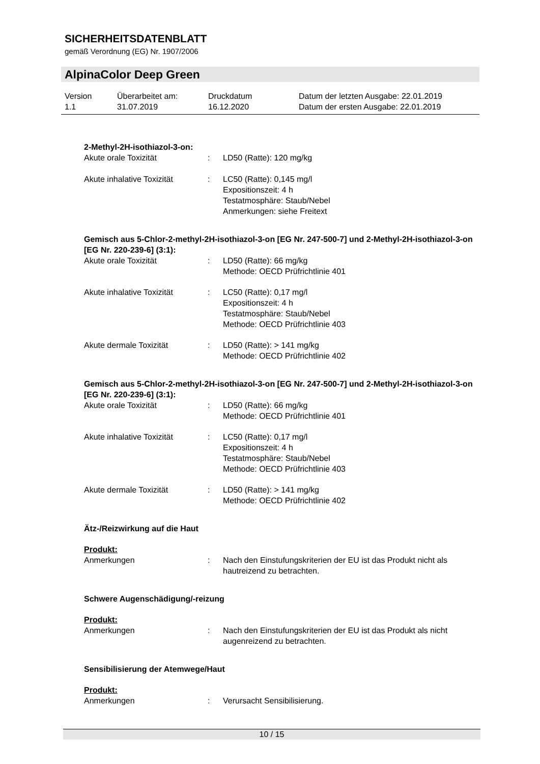SICHERHEITSDATENBLATT
gemäß Verordnung (EG) Nr. 1907/2006
AlpinaColor Deep Green
| Version 1.1 | Überarbeitet am: 31.07.2019 | Druckdatum 16.12.2020 | Datum der letzten Ausgabe: 22.01.2019 Datum der ersten Ausgabe: 22.01.2019 |
2-Methyl-2H-isothiazol-3-on:
| Akute orale Toxizität | : | LD50 (Ratte): 120 mg/kg |
| Akute inhalative Toxizität | : | LC50 (Ratte): 0,145 mg/l Expositionszeit: 4 h Testatmosphäre: Staub/Nebel Anmerkungen: siehe Freitext |
Gemisch aus 5-Chlor-2-methyl-2H-isothiazol-3-on [EG Nr. 247-500-7] und 2-Methyl-2H-isothiazol-3-on [EG Nr. 220-239-6] (3:1):
| Akute orale Toxizität | : | LD50 (Ratte): 66 mg/kg Methode: OECD Prüfrichtlinie 401 |
| Akute inhalative Toxizität | : | LC50 (Ratte): 0,17 mg/l Expositionszeit: 4 h Testatmosphäre: Staub/Nebel Methode: OECD Prüfrichtlinie 403 |
| Akute dermale Toxizität | : | LD50 (Ratte): > 141 mg/kg Methode: OECD Prüfrichtlinie 402 |
Gemisch aus 5-Chlor-2-methyl-2H-isothiazol-3-on [EG Nr. 247-500-7] und 2-Methyl-2H-isothiazol-3-on [EG Nr. 220-239-6] (3:1):
| Akute orale Toxizität | : | LD50 (Ratte): 66 mg/kg Methode: OECD Prüfrichtlinie 401 |
| Akute inhalative Toxizität | : | LC50 (Ratte): 0,17 mg/l Expositionszeit: 4 h Testatmosphäre: Staub/Nebel Methode: OECD Prüfrichtlinie 403 |
| Akute dermale Toxizität | : | LD50 (Ratte): > 141 mg/kg Methode: OECD Prüfrichtlinie 402 |
Ätz-/Reizwirkung auf die Haut
Produkt:
| Anmerkungen | : | Nach den Einstufungskriterien der EU ist das Produkt nicht als hautreizend zu betrachten. |
Schwere Augenschädigung/-reizung
Produkt:
| Anmerkungen | : | Nach den Einstufungskriterien der EU ist das Produkt als nicht augenreizend zu betrachten. |
Sensibilisierung der Atemwege/Haut
Produkt:
| Anmerkungen | : | Verursacht Sensibilisierung. |
10 / 15